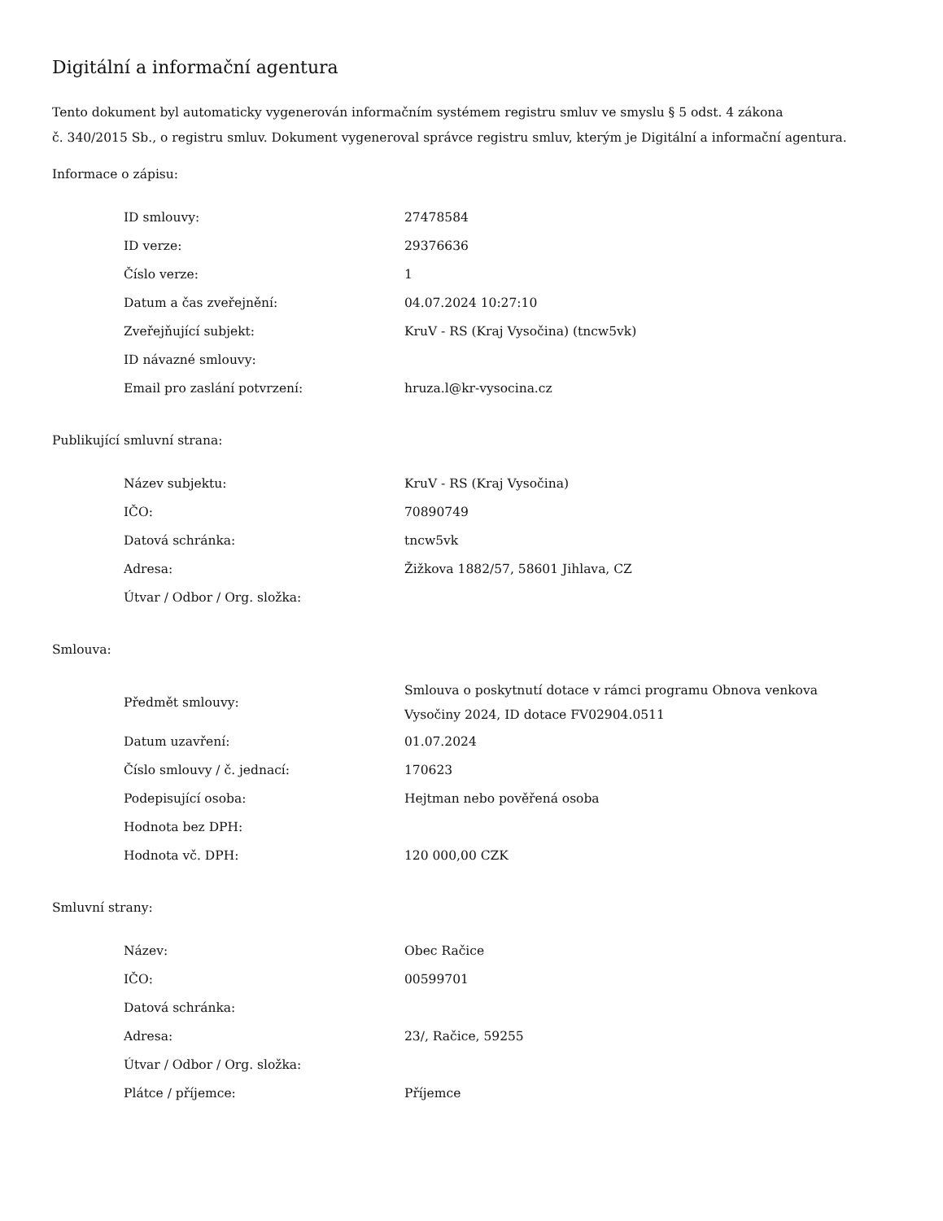Digitální a informační agentura
Tento dokument byl automaticky vygenerován informačním systémem registru smluv ve smyslu § 5 odst. 4 zákona
č. 340/2015 Sb., o registru smluv. Dokument vygeneroval správce registru smluv, kterým je Digitální a informační agentura.
Informace o zápisu:
| ID smlouvy: | 27478584 |
| ID verze: | 29376636 |
| Číslo verze: | 1 |
| Datum a čas zveřejnění: | 04.07.2024 10:27:10 |
| Zveřejňující subjekt: | KruV - RS (Kraj Vysočina) (tncw5vk) |
| ID návazné smlouvy: | |
| Email pro zaslání potvrzení: | hruza.l@kr-vysocina.cz |
Publikující smluvní strana:
| Název subjektu: | KruV - RS (Kraj Vysočina) |
| IČO: | 70890749 |
| Datová schránka: | tncw5vk |
| Adresa: | Žižkova 1882/57, 58601 Jihlava, CZ |
| Útvar / Odbor / Org. složka: | |
Smlouva:
| Předmět smlouvy: | Smlouva o poskytnutí dotace v rámci programu Obnova venkova Vysočiny 2024, ID dotace FV02904.0511 |
| Datum uzavření: | 01.07.2024 |
| Číslo smlouvy / č. jednací: | 170623 |
| Podepisující osoba: | Hejtman nebo pověřená osoba |
| Hodnota bez DPH: | |
| Hodnota vč. DPH: | 120 000,00 CZK |
Smluvní strany:
| Název: | Obec Račice |
| IČO: | 00599701 |
| Datová schránka: | |
| Adresa: | 23/, Račice, 59255 |
| Útvar / Odbor / Org. složka: | |
| Plátce / příjemce: | Příjemce |